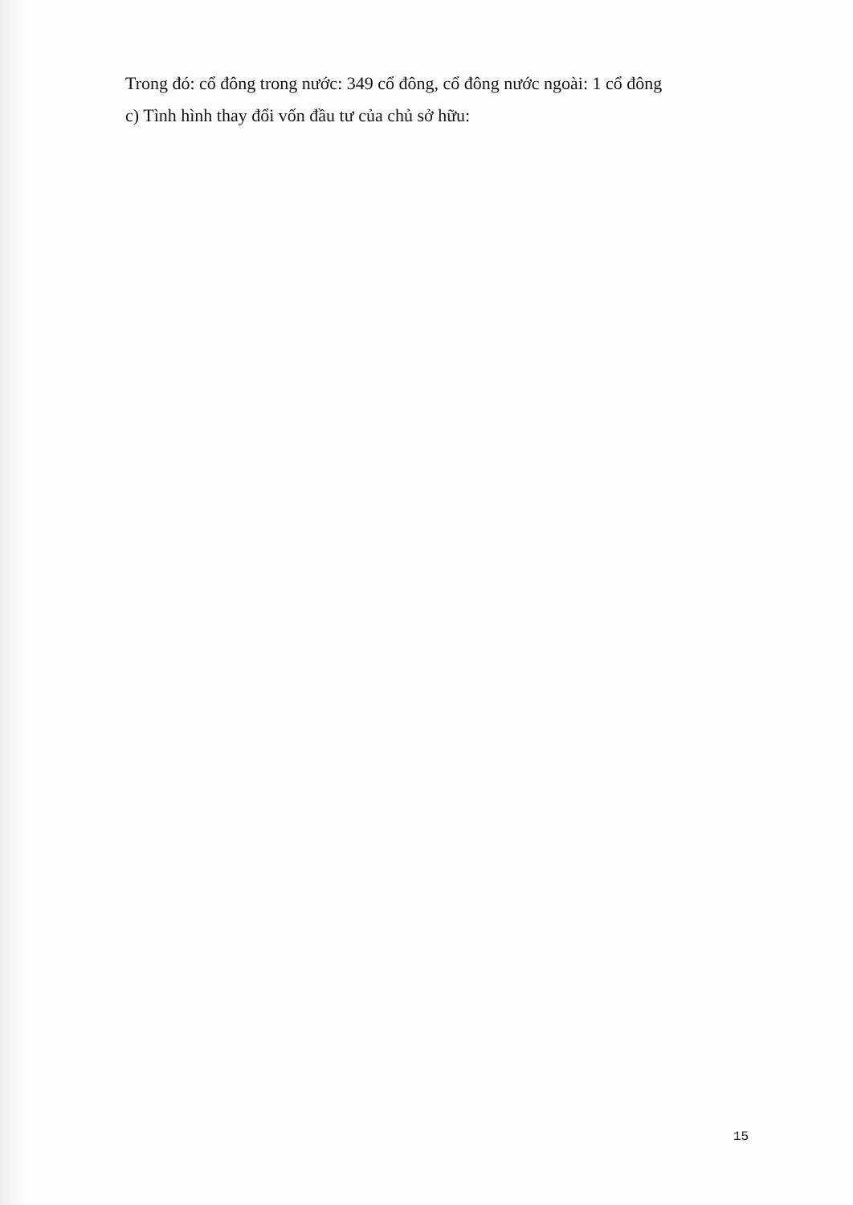Trong đó: cổ đông trong nước: 349 cổ đông, cổ đông nước ngoài: 1 cổ đông
c) Tình hình thay đổi vốn đầu tư của chủ sở hữu:
15